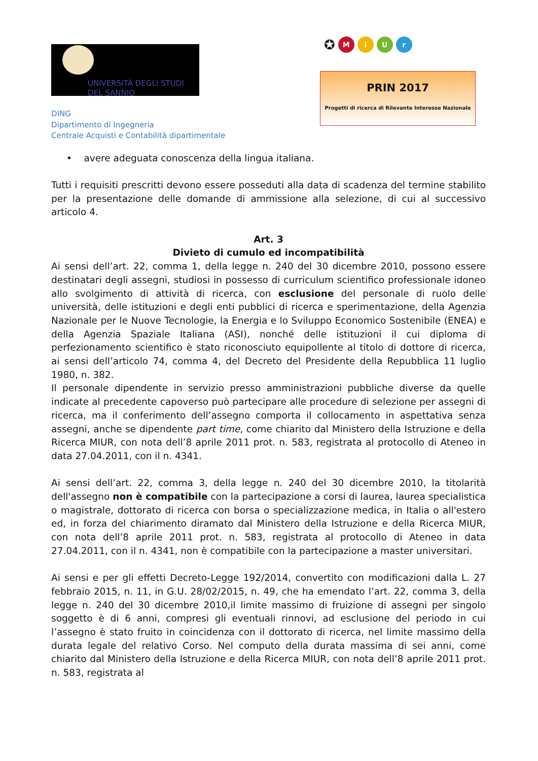UNIVERSITÀ DEGLI STUDI
DEL SANNIO
DING
Dipartimento di Ingegneria
Centrale Acquisti e Contabilità dipartimentale
✪ MiUr
PRIN 2017
Progetti di ricerca di Rilevante Interesse Nazionale
• avere adeguata conoscenza della lingua italiana.
Tutti i requisiti prescritti devono essere posseduti alla data di scadenza del termine stabilito per la presentazione delle domande di ammissione alla selezione, di cui al successivo articolo 4.
Art. 3
Divieto di cumulo ed incompatibilità
Ai sensi dell’art. 22, comma 1, della legge n. 240 del 30 dicembre 2010, possono essere destinatari degli assegni, studiosi in possesso di curriculum scientifico professionale idoneo allo svolgimento di attività di ricerca, con esclusione del personale di ruolo delle università, delle istituzioni e degli enti pubblici di ricerca e sperimentazione, della Agenzia Nazionale per le Nuove Tecnologie, la Energia e lo Sviluppo Economico Sostenibile (ENEA) e della Agenzia Spaziale Italiana (ASI), nonché delle istituzioni il cui diploma di perfezionamento scientifico è stato riconosciuto equipollente al titolo di dottore di ricerca, ai sensi dell’articolo 74, comma 4, del Decreto del Presidente della Repubblica 11 luglio 1980, n. 382.
Il personale dipendente in servizio presso amministrazioni pubbliche diverse da quelle indicate al precedente capoverso può partecipare alle procedure di selezione per assegni di ricerca, ma il conferimento dell’assegno comporta il collocamento in aspettativa senza assegni, anche se dipendente part time, come chiarito dal Ministero della Istruzione e della Ricerca MIUR, con nota dell’8 aprile 2011 prot. n. 583, registrata al protocollo di Ateneo in data 27.04.2011, con il n. 4341.
Ai sensi dell’art. 22, comma 3, della legge n. 240 del 30 dicembre 2010, la titolarità dell'assegno non è compatibile con la partecipazione a corsi di laurea, laurea specialistica o magistrale, dottorato di ricerca con borsa o specializzazione medica, in Italia o all'estero ed, in forza del chiarimento diramato dal Ministero della Istruzione e della Ricerca MIUR, con nota dell’8 aprile 2011 prot. n. 583, registrata al protocollo di Ateneo in data 27.04.2011, con il n. 4341, non è compatibile con la partecipazione a master universitari.
Ai sensi e per gli effetti Decreto-Legge 192/2014, convertito con modificazioni dalla L. 27 febbraio 2015, n. 11, in G.U. 28/02/2015, n. 49, che ha emendato l’art. 22, comma 3, della legge n. 240 del 30 dicembre 2010,il limite massimo di fruizione di assegni per singolo soggetto è di 6 anni, compresi gli eventuali rinnovi, ad esclusione del periodo in cui l’assegno è stato fruito in coincidenza con il dottorato di ricerca, nel limite massimo della durata legale del relativo Corso. Nel computo della durata massima di sei anni, come chiarito dal Ministero della Istruzione e della Ricerca MIUR, con nota dell’8 aprile 2011 prot. n. 583, registrata al